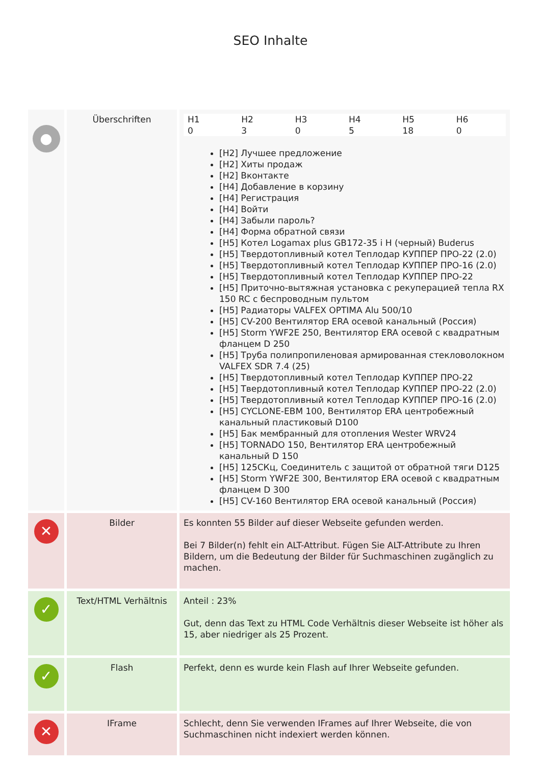SEO Inhalte
| ● | Überschriften | / H1 / H2 / H3 / H4 / H5 / H6 / / 0 / 3 / 0 / 5 / 18 / 0 / [H2] Лучшее предложение [H2] Хиты продаж [H2] Вконтакте [H4] Добавление в корзину [H4] Регистрация [H4] Войти [H4] Забыли пароль? [H4] Форма обратной связи [H5] Котел Logamax plus GB172-35 i H (черный) Buderus [H5] Твердотопливный котел Теплодар КУППЕР ПРО-22 (2.0) [H5] Твердотопливный котел Теплодар КУППЕР ПРО-16 (2.0) [H5] Твердотопливный котел Теплодар КУППЕР ПРО-22 [H5] Приточно-вытяжная установка с рекуперацией тепла RX 150 RC с беспроводным пультом [H5] Радиаторы VALFEX OPTIMA Alu 500/10 [H5] CV-200 Вентилятор ERA осевой канальный (Россия) [H5] Storm YWF2E 250, Вентилятор ERA осевой с квадратным фланцем D 250 [H5] Труба полипропиленовая армированная стекловолокном VALFEX SDR 7.4 (25) [H5] Твердотопливный котел Теплодар КУППЕР ПРО-22 [H5] Твердотопливный котел Теплодар КУППЕР ПРО-22 (2.0) [H5] Твердотопливный котел Теплодар КУППЕР ПРО-16 (2.0) [H5] CYCLONE-EBM 100, Вентилятор ERA центробежный канальный пластиковый D100 [H5] Бак мембранный для отопления Wester WRV24 [H5] TORNADO 150, Вентилятор ERA центробежный канальный D 150 [H5] 125СКц, Соединитель с защитой от обратной тяги D125 [H5] Storm YWF2E 300, Вентилятор ERA осевой с квадратным фланцем D 300 [H5] CV-160 Вентилятор ERA осевой канальный (Россия) |
| ✕ | Bilder | Es konnten 55 Bilder auf dieser Webseite gefunden werden. Bei 7 Bilder(n) fehlt ein ALT-Attribut. Fügen Sie ALT-Attribute zu Ihren Bildern, um die Bedeutung der Bilder für Suchmaschinen zugänglich zu machen. |
| ✓ | Text/HTML Verhältnis | Anteil : 23% Gut, denn das Text zu HTML Code Verhältnis dieser Webseite ist höher als 15, aber niedriger als 25 Prozent. |
| ✓ | Flash | Perfekt, denn es wurde kein Flash auf Ihrer Webseite gefunden. |
| ✕ | IFrame | Schlecht, denn Sie verwenden IFrames auf Ihrer Webseite, die von Suchmaschinen nicht indexiert werden können. |